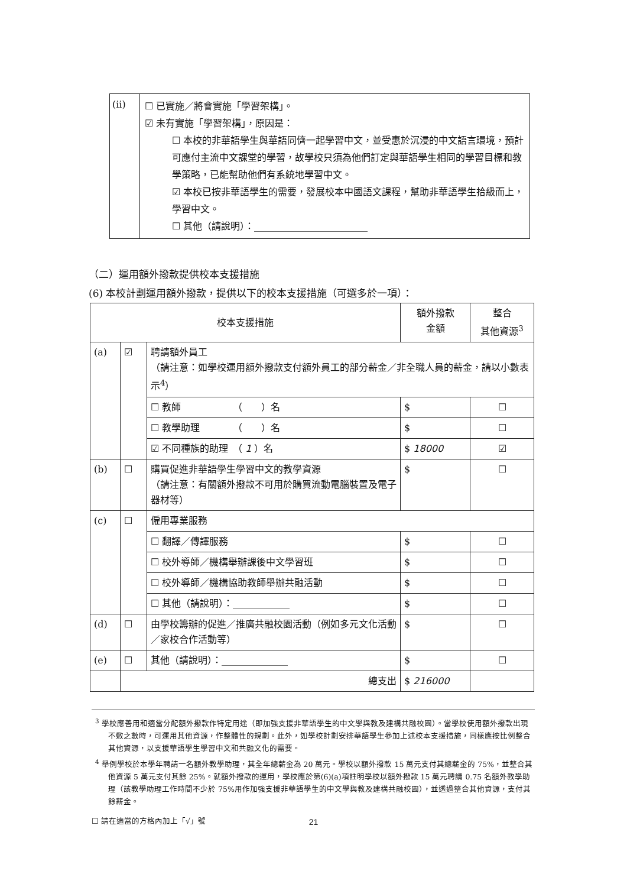(ii)
☐ 已實施／將會實施「學習架構」。
☑ 未有實施「學習架構」，原因是：
☐ 本校的非華語學生與華語同儕一起學習中文，並受惠於沉浸的中文語言環境，預計可應付主流中文課堂的學習，故學校只須為他們訂定與華語學生相同的學習目標和教學策略，已能幫助他們有系統地學習中文。
☑ 本校已按非華語學生的需要，發展校本中國語文課程，幫助非華語學生拾級而上，學習中文。
☐ 其他（請說明）：________________________
（二）運用額外撥款提供校本支援措施
(6) 本校計劃運用額外撥款，提供以下的校本支援措施（可選多於一項）：
| 校本支援措施 | | | 額外撥款 金額 | 整合 其他資源<sup>3</sup> |
| --- | --- | --- | --- | --- |
| (a) | ☑ | 聘請額外員工 （請注意：如學校運用額外撥款支付額外員工的部分薪金／非全職人員的薪金，請以小數表示<sup>4</sup>） | | |
| | | ☐ 教師 （ ）名 | $ | ☐ |
| | | ☐ 教學助理 （ ）名 | $ | ☐ |
| | | ☑ 不同種族的助理 （ 1 ）名 | $ 18000 | ☑ |
| (b) | ☐ | 購買促進非華語學生學習中文的教學資源 （請注意：有關額外撥款不可用於購買流動電腦裝置及電子器材等） | $ | ☐ |
| (c) | ☐ | 僱用專業服務 | | |
| | | ☐ 翻譯／傳譯服務 | $ | ☐ |
| | | ☐ 校外導師／機構舉辦課後中文學習班 | $ | ☐ |
| | | ☐ 校外導師／機構協助教師舉辦共融活動 | $ | ☐ |
| | | ☐ 其他（請說明）：____________ | $ | ☐ |
| (d) | ☐ | 由學校籌辦的促進／推廣共融校園活動（例如多元文化活動／家校合作活動等） | $ | ☐ |
| (e) | ☐ | 其他（請說明）：______________ | $ | ☐ |
| | 總支出 | | $ 216000 | |
<sup>3</sup> 學校應善用和適當分配額外撥款作特定用途（即加強支援非華語學生的中文學與教及建構共融校園）。當學校使用額外撥款出現不敷之數時，可運用其他資源，作整體性的規劃。此外，如學校計劃安排華語學生參加上述校本支援措施，同樣應按比例整合其他資源，以支援華語學生學習中文和共融文化的需要。
<sup>4</sup> 舉例學校於本學年聘請一名額外教學助理，其全年總薪金為 20 萬元。學校以額外撥款 15 萬元支付其總薪金的 75%，並整合其他資源 5 萬元支付其餘 25%。就額外撥款的運用，學校應於第(6)(a)項註明學校以額外撥款 15 萬元聘請 0.75 名額外教學助理（該教學助理工作時間不少於 75%用作加強支援非華語學生的中文學與教及建構共融校園），並透過整合其他資源，支付其餘薪金。
☐ 請在適當的方格內加上「√」號
21